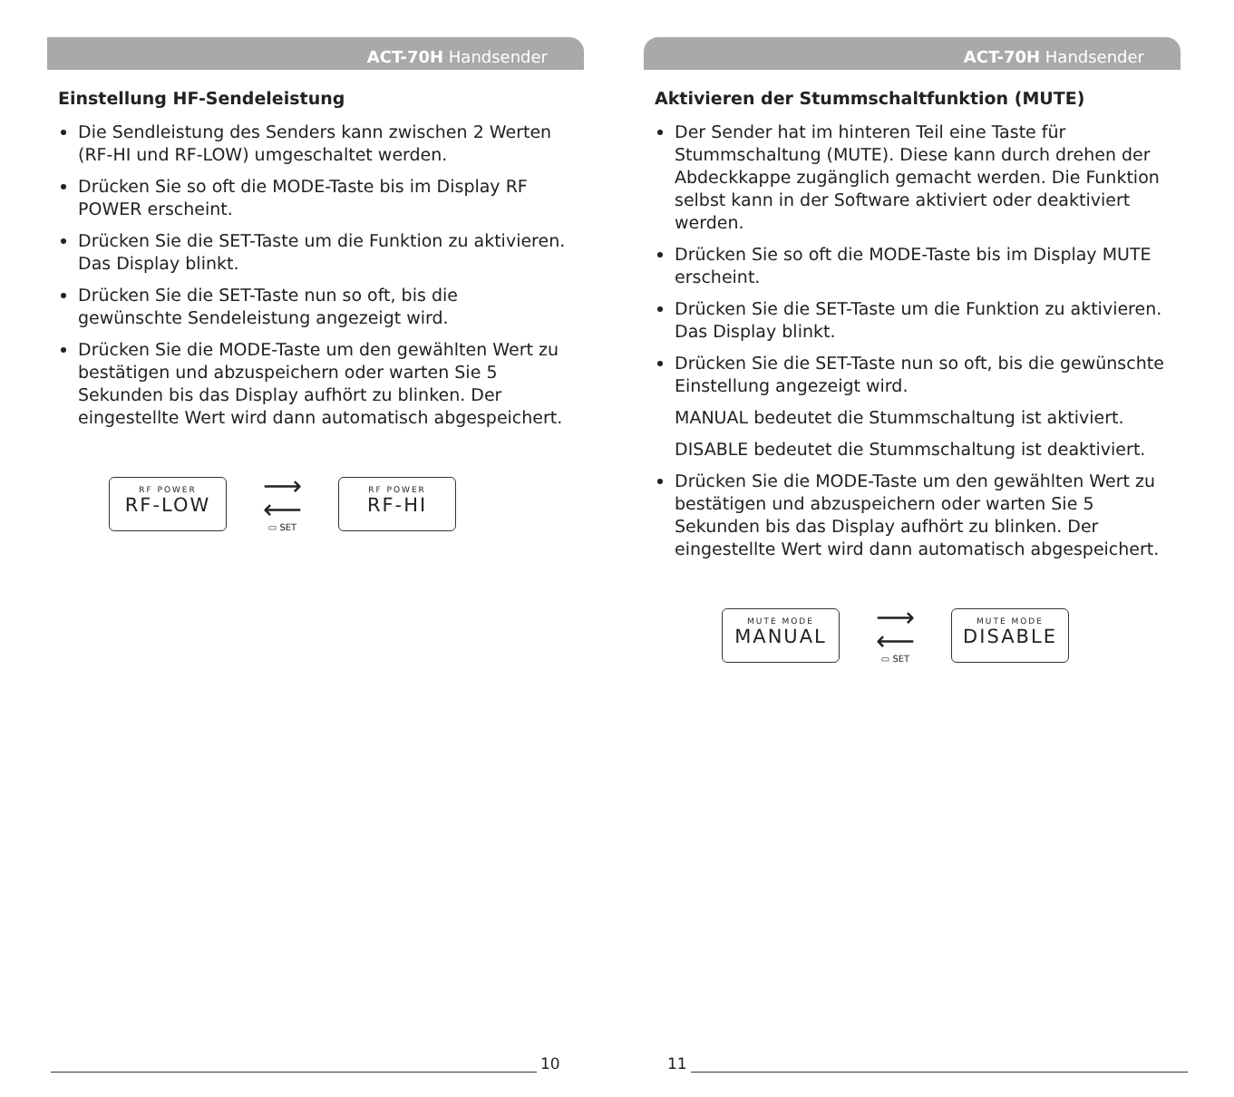ACT-70H Handsender
Einstellung HF-Sendeleistung
Die Sendleistung des Senders kann zwischen 2 Werten (RF-HI und RF-LOW) umgeschaltet werden.
Drücken Sie so oft die MODE-Taste bis im Display RF POWER erscheint.
Drücken Sie die SET-Taste um die Funktion zu aktivieren. Das Display blinkt.
Drücken Sie die SET-Taste nun so oft, bis die gewünschte Sendeleistung angezeigt wird.
Drücken Sie die MODE-Taste um den gewählten Wert zu bestätigen und abzuspeichern oder warten Sie 5 Sekunden bis das Display aufhört zu blinken. Der eingestellte Wert wird dann automatisch abgespeichert.
RF POWER
RF-LOW
⟶
⟵
▭ SET
RF POWER
RF-HI
10
ACT-70H Handsender
Aktivieren der Stummschaltfunktion (MUTE)
Der Sender hat im hinteren Teil eine Taste für Stummschaltung (MUTE). Diese kann durch drehen der Abdeckkappe zugänglich gemacht werden. Die Funktion selbst kann in der Software aktiviert oder deaktiviert werden.
Drücken Sie so oft die MODE-Taste bis im Display MUTE erscheint.
Drücken Sie die SET-Taste um die Funktion zu aktivieren. Das Display blinkt.
Drücken Sie die SET-Taste nun so oft, bis die gewünschte Einstellung angezeigt wird.
MANUAL bedeutet die Stummschaltung ist aktiviert.
DISABLE bedeutet die Stummschaltung ist deaktiviert.
Drücken Sie die MODE-Taste um den gewählten Wert zu bestätigen und abzuspeichern oder warten Sie 5 Sekunden bis das Display aufhört zu blinken. Der eingestellte Wert wird dann automatisch abgespeichert.
MUTE MODE
MANUAL
⟶
⟵
▭ SET
MUTE MODE
DISABLE
11